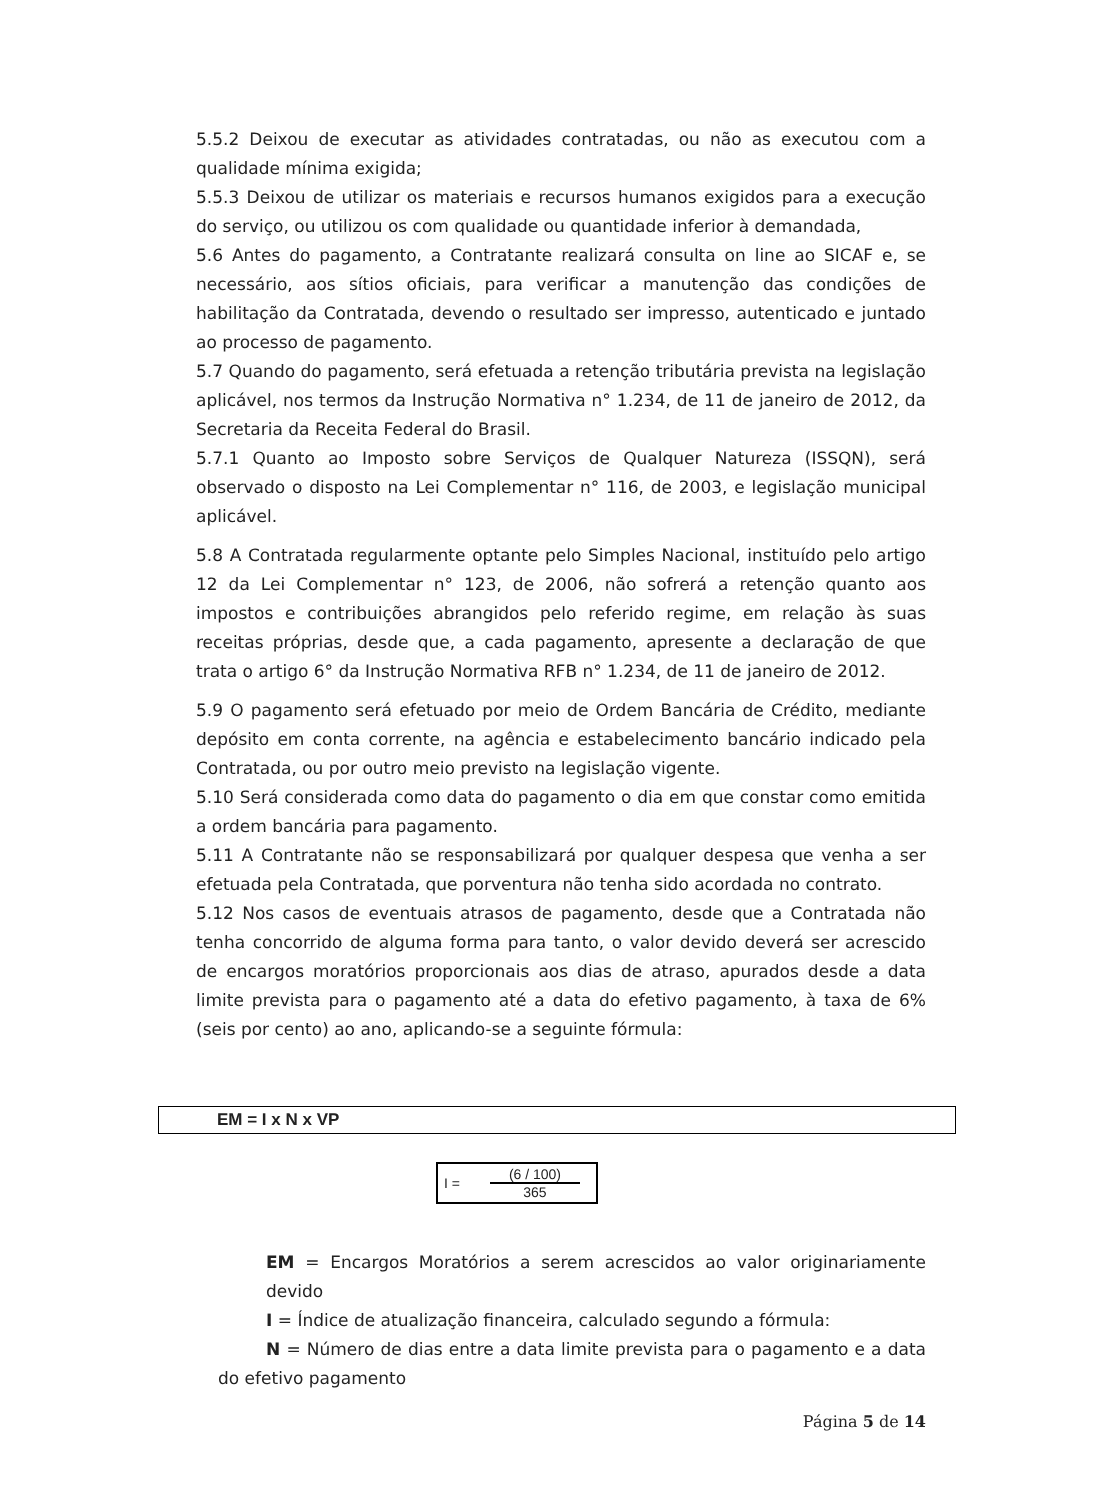5.5.2 Deixou de executar as atividades contratadas, ou não as executou com a qualidade mínima exigida;
5.5.3 Deixou de utilizar os materiais e recursos humanos exigidos para a execução do serviço, ou utilizou os com qualidade ou quantidade inferior à demandada,
5.6 Antes do pagamento, a Contratante realizará consulta on line ao SICAF e, se necessário, aos sítios oficiais, para verificar a manutenção das condições de habilitação da Contratada, devendo o resultado ser impresso, autenticado e juntado ao processo de pagamento.
5.7 Quando do pagamento, será efetuada a retenção tributária prevista na legislação aplicável, nos termos da Instrução Normativa n° 1.234, de 11 de janeiro de 2012, da Secretaria da Receita Federal do Brasil.
5.7.1 Quanto ao Imposto sobre Serviços de Qualquer Natureza (ISSQN), será observado o disposto na Lei Complementar n° 116, de 2003, e legislação municipal aplicável.
5.8 A Contratada regularmente optante pelo Simples Nacional, instituído pelo artigo 12 da Lei Complementar n° 123, de 2006, não sofrerá a retenção quanto aos impostos e contribuições abrangidos pelo referido regime, em relação às suas receitas próprias, desde que, a cada pagamento, apresente a declaração de que trata o artigo 6° da Instrução Normativa RFB n° 1.234, de 11 de janeiro de 2012.
5.9 O pagamento será efetuado por meio de Ordem Bancária de Crédito, mediante depósito em conta corrente, na agência e estabelecimento bancário indicado pela Contratada, ou por outro meio previsto na legislação vigente.
5.10 Será considerada como data do pagamento o dia em que constar como emitida a ordem bancária para pagamento.
5.11 A Contratante não se responsabilizará por qualquer despesa que venha a ser efetuada pela Contratada, que porventura não tenha sido acordada no contrato.
5.12 Nos casos de eventuais atrasos de pagamento, desde que a Contratada não tenha concorrido de alguma forma para tanto, o valor devido deverá ser acrescido de encargos moratórios proporcionais aos dias de atraso, apurados desde a data limite prevista para o pagamento até a data do efetivo pagamento, à taxa de 6% (seis por cento) ao ano, aplicando-se a seguinte fórmula:
EM = I x N x VP
I =
(6 / 100)
365
EM = Encargos Moratórios a serem acrescidos ao valor originariamente devido
I = Índice de atualização financeira, calculado segundo a fórmula:
N = Número de dias entre a data limite prevista para o pagamento e a data do efetivo pagamento
Página 5 de 14